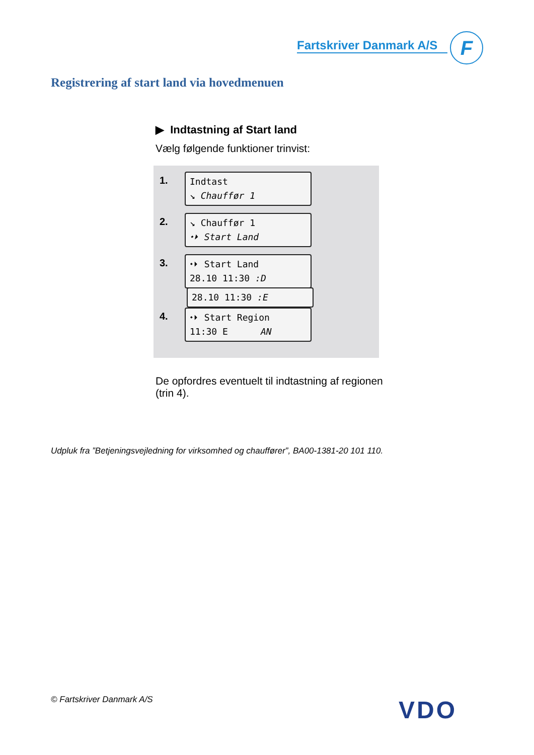Fartskriver Danmark A/S
F
Registrering af start land via hovedmenuen
▶ Indtastning af Start land
Vælg følgende funktioner trinvist:
1.
Indtast
↘ Chauffør 1
2.
↘ Chauffør 1
⬩⏵ Start Land
3.
⬩⏵ Start Land
28.10 11:30 :D
28.10 11:30 :E
4.
⬩⏵ Start Region
11:30 E AN
De opfordres eventuelt til indtastning af regionen (trin 4).
Udpluk fra ”Betjeningsvejledning for virksomhed og chauffører”, BA00-1381-20 101 110.
© Fartskriver Danmark A/S VDO